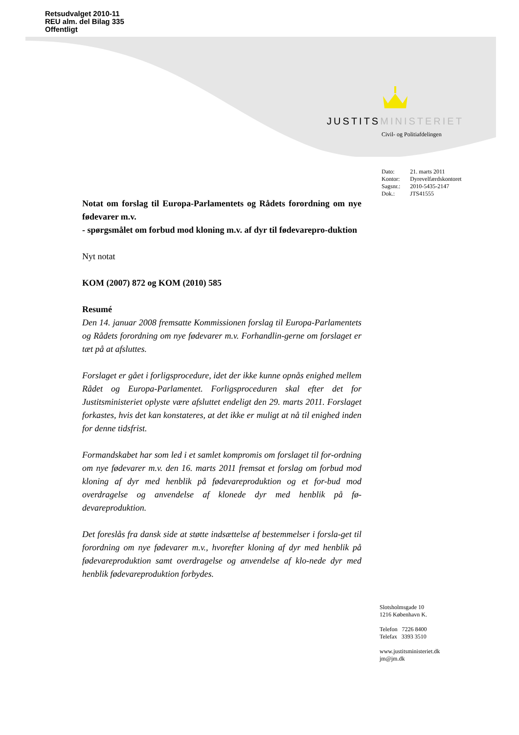Retsudvalget 2010-11
REU alm. del Bilag 335
Offentligt
JUSTITSMINISTERIET
Civil- og Politiafdelingen
| Dato: | 21. marts 2011 |
| Kontor: | Dyrevelfærdskontoret |
| Sagsnr.: | 2010-5435-2147 |
| Dok.: | JTS41555 |
Notat om forslag til Europa-Parlamentets og Rådets forordning om nye fødevarer m.v.
- spørgsmålet om forbud mod kloning m.v. af dyr til fødevarepro-duktion
Nyt notat
KOM (2007) 872 og KOM (2010) 585
Resumé
Den 14. januar 2008 fremsatte Kommissionen forslag til Europa-Parlamentets og Rådets forordning om nye fødevarer m.v. Forhandlin-gerne om forslaget er tæt på at afsluttes.
Forslaget er gået i forligsprocedure, idet der ikke kunne opnås enighed mellem Rådet og Europa-Parlamentet. Forligsproceduren skal efter det for Justitsministeriet oplyste være afsluttet endeligt den 29. marts 2011. Forslaget forkastes, hvis det kan konstateres, at det ikke er muligt at nå til enighed inden for denne tidsfrist.
Formandskabet har som led i et samlet kompromis om forslaget til for-ordning om nye fødevarer m.v. den 16. marts 2011 fremsat et forslag om forbud mod kloning af dyr med henblik på fødevareproduktion og et for-bud mod overdragelse og anvendelse af klonede dyr med henblik på fø-devareproduktion.
Det foreslås fra dansk side at støtte indsættelse af bestemmelser i forsla-get til forordning om nye fødevarer m.v., hvorefter kloning af dyr med henblik på fødevareproduktion samt overdragelse og anvendelse af klo-nede dyr med henblik fødevareproduktion forbydes.
Slotsholmsgade 10
1216 København K.
Telefon 7226 8400
Telefax 3393 3510
www.justitsministeriet.dk
jm@jm.dk